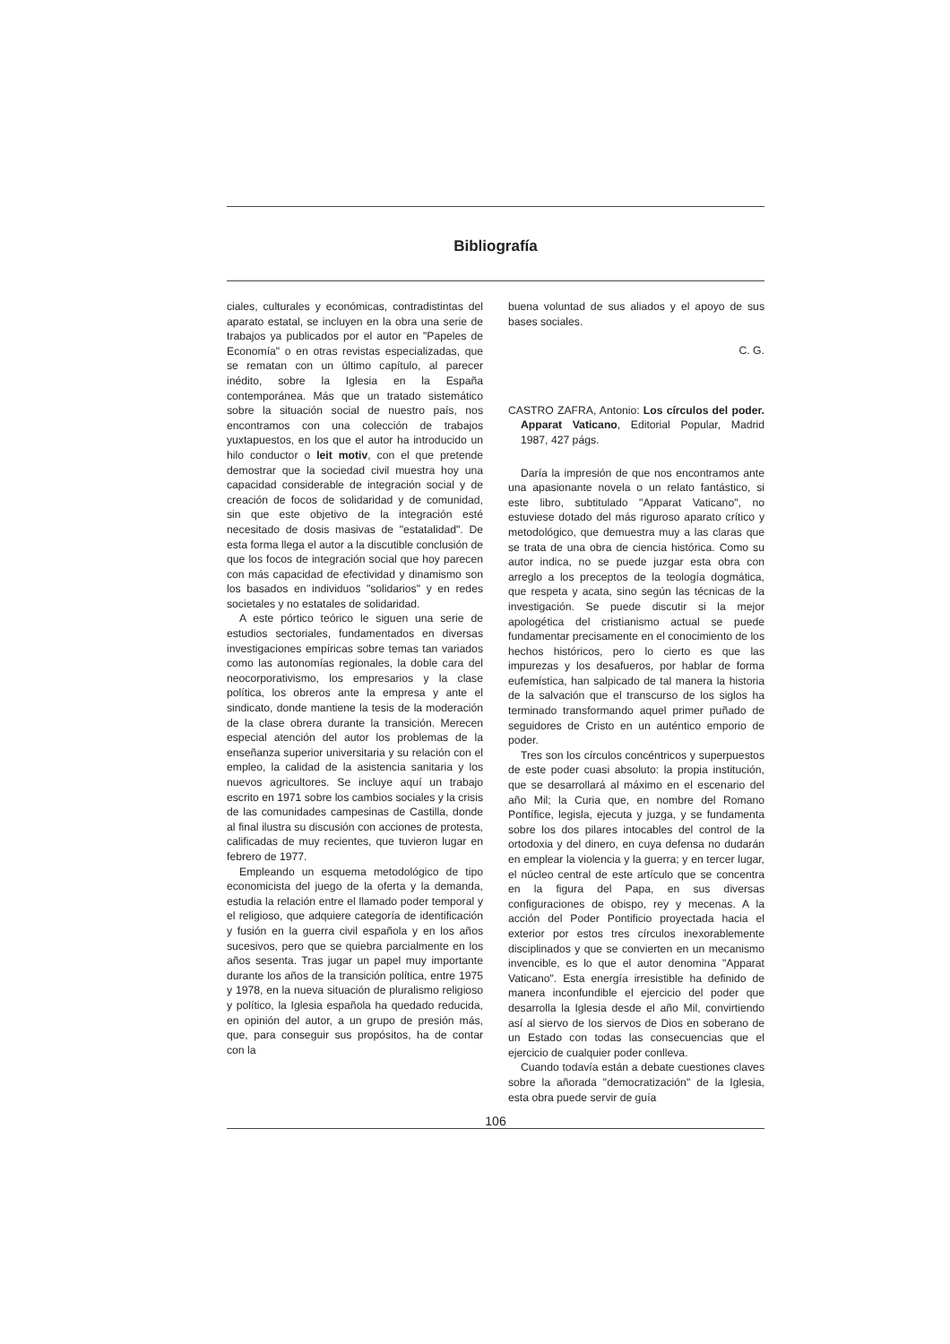Bibliografía
ciales, culturales y económicas, contradistintas del aparato estatal, se incluyen en la obra una serie de trabajos ya publicados por el autor en "Papeles de Economía" o en otras revistas especializadas, que se rematan con un último capítulo, al parecer inédito, sobre la Iglesia en la España contemporánea. Más que un tratado sistemático sobre la situación social de nuestro país, nos encontramos con una colección de trabajos yuxtapuestos, en los que el autor ha introducido un hilo conductor o leit motiv, con el que pretende demostrar que la sociedad civil muestra hoy una capacidad considerable de integración social y de creación de focos de solidaridad y de comunidad, sin que este objetivo de la integración esté necesitado de dosis masivas de "estatalidad". De esta forma llega el autor a la discutible conclusión de que los focos de integración social que hoy parecen con más capacidad de efectividad y dinamismo son los basados en individuos "solidarios" y en redes societales y no estatales de solidaridad.
A este pórtico teórico le siguen una serie de estudios sectoriales, fundamentados en diversas investigaciones empíricas sobre temas tan variados como las autonomías regionales, la doble cara del neocorporativismo, los empresarios y la clase política, los obreros ante la empresa y ante el sindicato, donde mantiene la tesis de la moderación de la clase obrera durante la transición. Merecen especial atención del autor los problemas de la enseñanza superior universitaria y su relación con el empleo, la calidad de la asistencia sanitaria y los nuevos agricultores. Se incluye aquí un trabajo escrito en 1971 sobre los cambios sociales y la crisis de las comunidades campesinas de Castilla, donde al final ilustra su discusión con acciones de protesta, calificadas de muy recientes, que tuvieron lugar en febrero de 1977.
Empleando un esquema metodológico de tipo economicista del juego de la oferta y la demanda, estudia la relación entre el llamado poder temporal y el religioso, que adquiere categoría de identificación y fusión en la guerra civil española y en los años sucesivos, pero que se quiebra parcialmente en los años sesenta. Tras jugar un papel muy importante durante los años de la transición política, entre 1975 y 1978, en la nueva situación de pluralismo religioso y político, la Iglesia española ha quedado reducida, en opinión del autor, a un grupo de presión más, que, para conseguir sus propósitos, ha de contar con la
buena voluntad de sus aliados y el apoyo de sus bases sociales.
C. G.
CASTRO ZAFRA, Antonio: Los círculos del poder. Apparat Vaticano, Editorial Popular, Madrid 1987, 427 págs.
Daría la impresión de que nos encontramos ante una apasionante novela o un relato fantástico, si este libro, subtitulado "Apparat Vaticano", no estuviese dotado del más riguroso aparato crítico y metodológico, que demuestra muy a las claras que se trata de una obra de ciencia histórica. Como su autor indica, no se puede juzgar esta obra con arreglo a los preceptos de la teología dogmática, que respeta y acata, sino según las técnicas de la investigación. Se puede discutir si la mejor apologética del cristianismo actual se puede fundamentar precisamente en el conocimiento de los hechos históricos, pero lo cierto es que las impurezas y los desafueros, por hablar de forma eufemística, han salpicado de tal manera la historia de la salvación que el transcurso de los siglos ha terminado transformando aquel primer puñado de seguidores de Cristo en un auténtico emporio de poder.
Tres son los círculos concéntricos y superpuestos de este poder cuasi absoluto: la propia institución, que se desarrollará al máximo en el escenario del año Mil; la Curia que, en nombre del Romano Pontífice, legisla, ejecuta y juzga, y se fundamenta sobre los dos pilares intocables del control de la ortodoxia y del dinero, en cuya defensa no dudarán en emplear la violencia y la guerra; y en tercer lugar, el núcleo central de este artículo que se concentra en la figura del Papa, en sus diversas configuraciones de obispo, rey y mecenas. A la acción del Poder Pontificio proyectada hacia el exterior por estos tres círculos inexorablemente disciplinados y que se convierten en un mecanismo invencible, es lo que el autor denomina "Apparat Vaticano". Esta energía irresistible ha definido de manera inconfundible el ejercicio del poder que desarrolla la Iglesia desde el año Mil, convirtiendo así al siervo de los siervos de Dios en soberano de un Estado con todas las consecuencias que el ejercicio de cualquier poder conlleva.
Cuando todavía están a debate cuestiones claves sobre la añorada "democratización" de la Iglesia, esta obra puede servir de guía
106